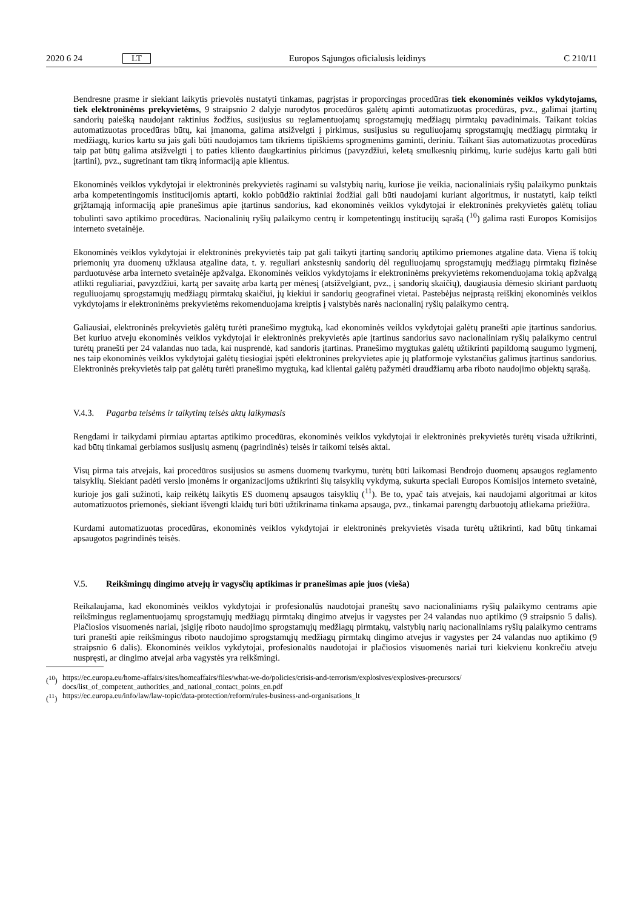2020 6 24 LT Europos Sąjungos oficialusis leidinys C 210/11
Bendresne prasme ir siekiant laikytis prievolės nustatyti tinkamas, pagrįstas ir proporcingas procedūras tiek ekonominės veiklos vykdytojams, tiek elektroninėms prekyvietėms, 9 straipsnio 2 dalyje nurodytos procedūros galėtų apimti automatizuotas procedūras, pvz., galimai įtartinų sandorių paiešką naudojant raktinius žodžius, susijusius su reglamentuojamų sprogstamųjų medžiagų pirmtakų pavadinimais. Taikant tokias automatizuotas procedūras būtų, kai įmanoma, galima atsižvelgti į pirkimus, susijusius su reguliuojamų sprogstamųjų medžiagų pirmtakų ir medžiagų, kurios kartu su jais gali būti naudojamos tam tikriems tipiškiems sprogmenims gaminti, deriniu. Taikant šias automatizuotas procedūras taip pat būtų galima atsižvelgti į to paties kliento daugkartinius pirkimus (pavyzdžiui, keletą smulkesnių pirkimų, kurie sudėjus kartu gali būti įtartini), pvz., sugretinant tam tikrą informaciją apie klientus.
Ekonominės veiklos vykdytojai ir elektroninės prekyvietės raginami su valstybių narių, kuriose jie veikia, nacionaliniais ryšių palaikymo punktais arba kompetentingomis institucijomis aptarti, kokio pobūdžio raktiniai žodžiai gali būti naudojami kuriant algoritmus, ir nustatyti, kaip teikti grįžtamąją informaciją apie pranešimus apie įtartinus sandorius, kad ekonominės veiklos vykdytojai ir elektroninės prekyvietės galėtų toliau tobulinti savo aptikimo procedūras. Nacionalinių ryšių palaikymo centrų ir kompetentingų institucijų sąrašą (<sup>10</sup>) galima rasti Europos Komisijos interneto svetainėje.
Ekonominės veiklos vykdytojai ir elektroninės prekyvietės taip pat gali taikyti įtartinų sandorių aptikimo priemones atgaline data. Viena iš tokių priemonių yra duomenų užklausa atgaline data, t. y. reguliari ankstesnių sandorių dėl reguliuojamų sprogstamųjų medžiagų pirmtakų fizinėse parduotuvėse arba interneto svetainėje apžvalga. Ekonominės veiklos vykdytojams ir elektroninėms prekyvietėms rekomenduojama tokią apžvalgą atlikti reguliariai, pavyzdžiui, kartą per savaitę arba kartą per mėnesį (atsižvelgiant, pvz., į sandorių skaičių), daugiausia dėmesio skiriant parduotų reguliuojamų sprogstamųjų medžiagų pirmtakų skaičiui, jų kiekiui ir sandorių geografinei vietai. Pastebėjus neįprastą reiškinį ekonominės veiklos vykdytojams ir elektroninėms prekyvietėms rekomenduojama kreiptis į valstybės narės nacionalinį ryšių palaikymo centrą.
Galiausiai, elektroninės prekyvietės galėtų turėti pranešimo mygtuką, kad ekonominės veiklos vykdytojai galėtų pranešti apie įtartinus sandorius. Bet kuriuo atveju ekonominės veiklos vykdytojai ir elektroninės prekyvietės apie įtartinus sandorius savo nacionaliniam ryšių palaikymo centrui turėtų pranešti per 24 valandas nuo tada, kai nusprendė, kad sandoris įtartinas. Pranešimo mygtukas galėtų užtikrinti papildomą saugumo lygmenį, nes taip ekonominės veiklos vykdytojai galėtų tiesiogiai įspėti elektronines prekyvietes apie jų platformoje vykstančius galimus įtartinus sandorius. Elektroninės prekyvietės taip pat galėtų turėti pranešimo mygtuką, kad klientai galėtų pažymėti draudžiamų arba riboto naudojimo objektų sąrašą.
V.4.3. Pagarba teisėms ir taikytinų teisės aktų laikymasis
Rengdami ir taikydami pirmiau aptartas aptikimo procedūras, ekonominės veiklos vykdytojai ir elektroninės prekyvietės turėtų visada užtikrinti, kad būtų tinkamai gerbiamos susijusių asmenų (pagrindinės) teisės ir taikomi teisės aktai.
Visų pirma tais atvejais, kai procedūros susijusios su asmens duomenų tvarkymu, turėtų būti laikomasi Bendrojo duomenų apsaugos reglamento taisyklių. Siekiant padėti verslo įmonėms ir organizacijoms užtikrinti šių taisyklių vykdymą, sukurta speciali Europos Komisijos interneto svetainė, kurioje jos gali sužinoti, kaip reikėtų laikytis ES duomenų apsaugos taisyklių (<sup>11</sup>). Be to, ypač tais atvejais, kai naudojami algoritmai ar kitos automatizuotos priemonės, siekiant išvengti klaidų turi būti užtikrinama tinkama apsauga, pvz., tinkamai parengtų darbuotojų atliekama priežiūra.
Kurdami automatizuotas procedūras, ekonominės veiklos vykdytojai ir elektroninės prekyvietės visada turėtų užtikrinti, kad būtų tinkamai apsaugotos pagrindinės teisės.
V.5. Reikšmingų dingimo atvejų ir vagysčių aptikimas ir pranešimas apie juos (vieša)
Reikalaujama, kad ekonominės veiklos vykdytojai ir profesionalūs naudotojai praneštų savo nacionaliniams ryšių palaikymo centrams apie reikšmingus reglamentuojamų sprogstamųjų medžiagų pirmtakų dingimo atvejus ir vagystes per 24 valandas nuo aptikimo (9 straipsnio 5 dalis). Plačiosios visuomenės nariai, įsigiję riboto naudojimo sprogstamųjų medžiagų pirmtakų, valstybių narių nacionaliniams ryšių palaikymo centrams turi pranešti apie reikšmingus riboto naudojimo sprogstamųjų medžiagų pirmtakų dingimo atvejus ir vagystes per 24 valandas nuo aptikimo (9 straipsnio 6 dalis). Ekonominės veiklos vykdytojai, profesionalūs naudotojai ir plačiosios visuomenės nariai turi kiekvienu konkrečiu atveju nuspręsti, ar dingimo atvejai arba vagystės yra reikšmingi.
(<sup>10</sup>) https://ec.europa.eu/home-affairs/sites/homeaffairs/files/what-we-do/policies/crisis-and-terrorism/explosives/explosives-precursors/ docs/list_of_competent_authorities_and_national_contact_points_en.pdf
(<sup>11</sup>) https://ec.europa.eu/info/law/law-topic/data-protection/reform/rules-business-and-organisations_lt